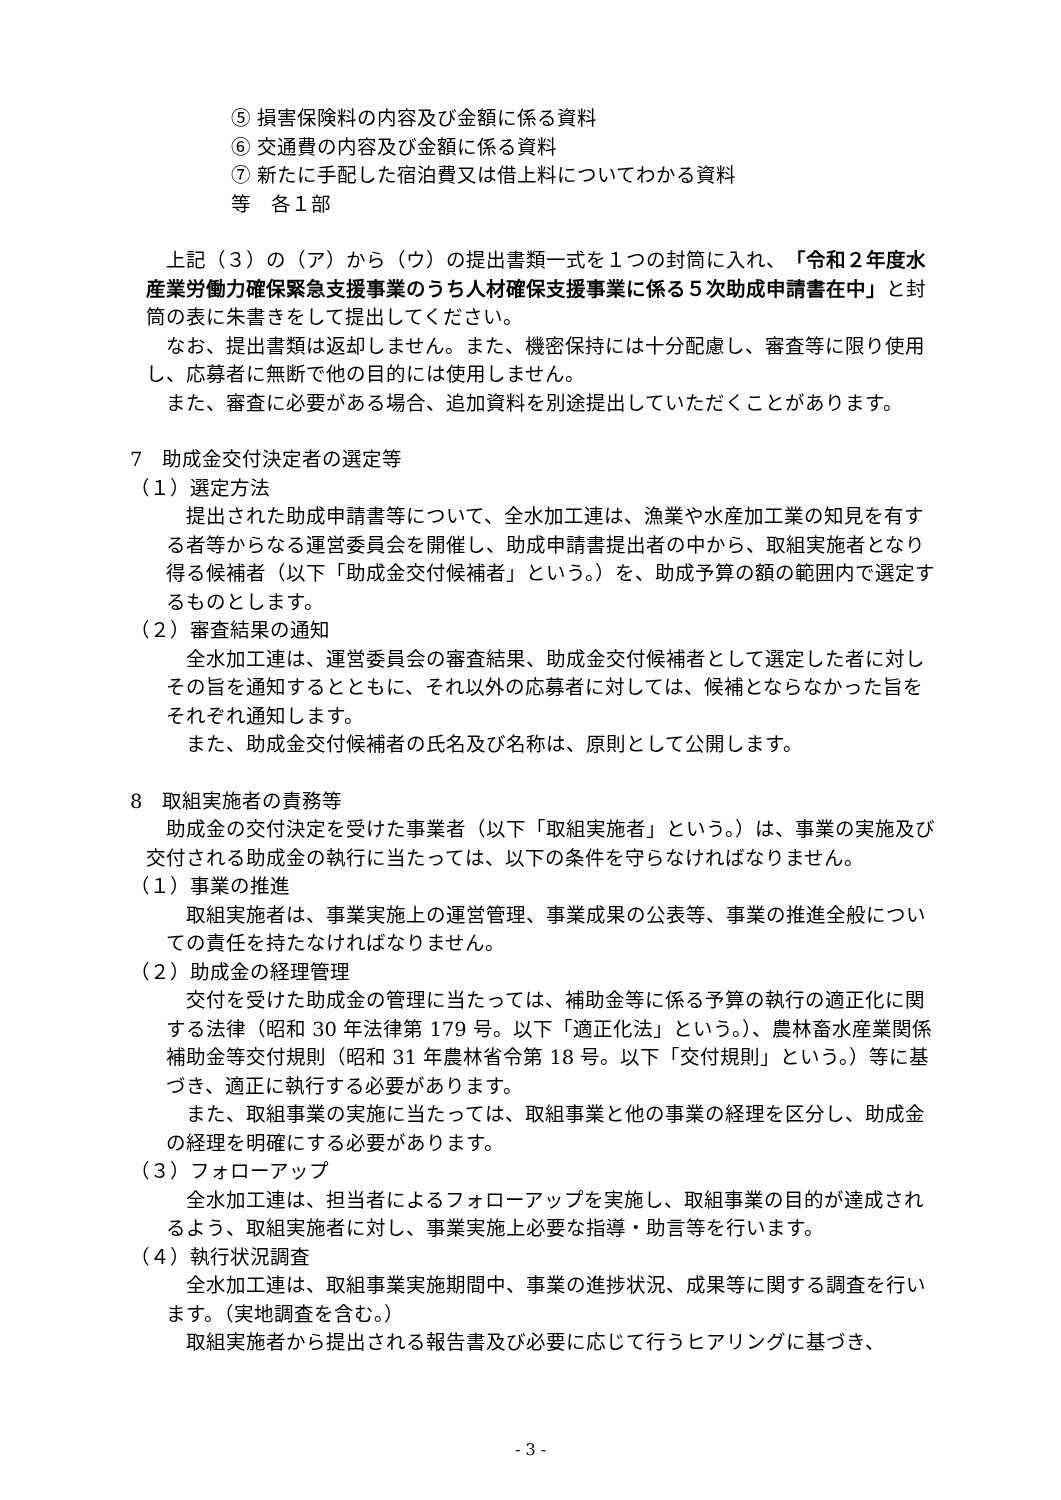⑤ 損害保険料の内容及び金額に係る資料
⑥ 交通費の内容及び金額に係る資料
⑦ 新たに手配した宿泊費又は借上料についてわかる資料
等　各１部
上記（３）の（ア）から（ウ）の提出書類一式を１つの封筒に入れ、「令和２年度水産業労働力確保緊急支援事業のうち人材確保支援事業に係る５次助成申請書在中」と封筒の表に朱書きをして提出してください。
なお、提出書類は返却しません。また、機密保持には十分配慮し、審査等に限り使用し、応募者に無断で他の目的には使用しません。
また、審査に必要がある場合、追加資料を別途提出していただくことがあります。
7　助成金交付決定者の選定等
（１）選定方法
提出された助成申請書等について、全水加工連は、漁業や水産加工業の知見を有する者等からなる運営委員会を開催し、助成申請書提出者の中から、取組実施者となり得る候補者（以下「助成金交付候補者」という。）を、助成予算の額の範囲内で選定するものとします。
（２）審査結果の通知
全水加工連は、運営委員会の審査結果、助成金交付候補者として選定した者に対しその旨を通知するとともに、それ以外の応募者に対しては、候補とならなかった旨をそれぞれ通知します。
また、助成金交付候補者の氏名及び名称は、原則として公開します。
8　取組実施者の責務等
助成金の交付決定を受けた事業者（以下「取組実施者」という。）は、事業の実施及び交付される助成金の執行に当たっては、以下の条件を守らなければなりません。
（１）事業の推進
取組実施者は、事業実施上の運営管理、事業成果の公表等、事業の推進全般についての責任を持たなければなりません。
（２）助成金の経理管理
交付を受けた助成金の管理に当たっては、補助金等に係る予算の執行の適正化に関する法律（昭和 30 年法律第 179 号。以下「適正化法」という。）、農林畜水産業関係補助金等交付規則（昭和 31 年農林省令第 18 号。以下「交付規則」という。）等に基づき、適正に執行する必要があります。
また、取組事業の実施に当たっては、取組事業と他の事業の経理を区分し、助成金の経理を明確にする必要があります。
（３）フォローアップ
全水加工連は、担当者によるフォローアップを実施し、取組事業の目的が達成されるよう、取組実施者に対し、事業実施上必要な指導・助言等を行います。
（４）執行状況調査
全水加工連は、取組事業実施期間中、事業の進捗状況、成果等に関する調査を行います。（実地調査を含む。）
取組実施者から提出される報告書及び必要に応じて行うヒアリングに基づき、
- 3 -